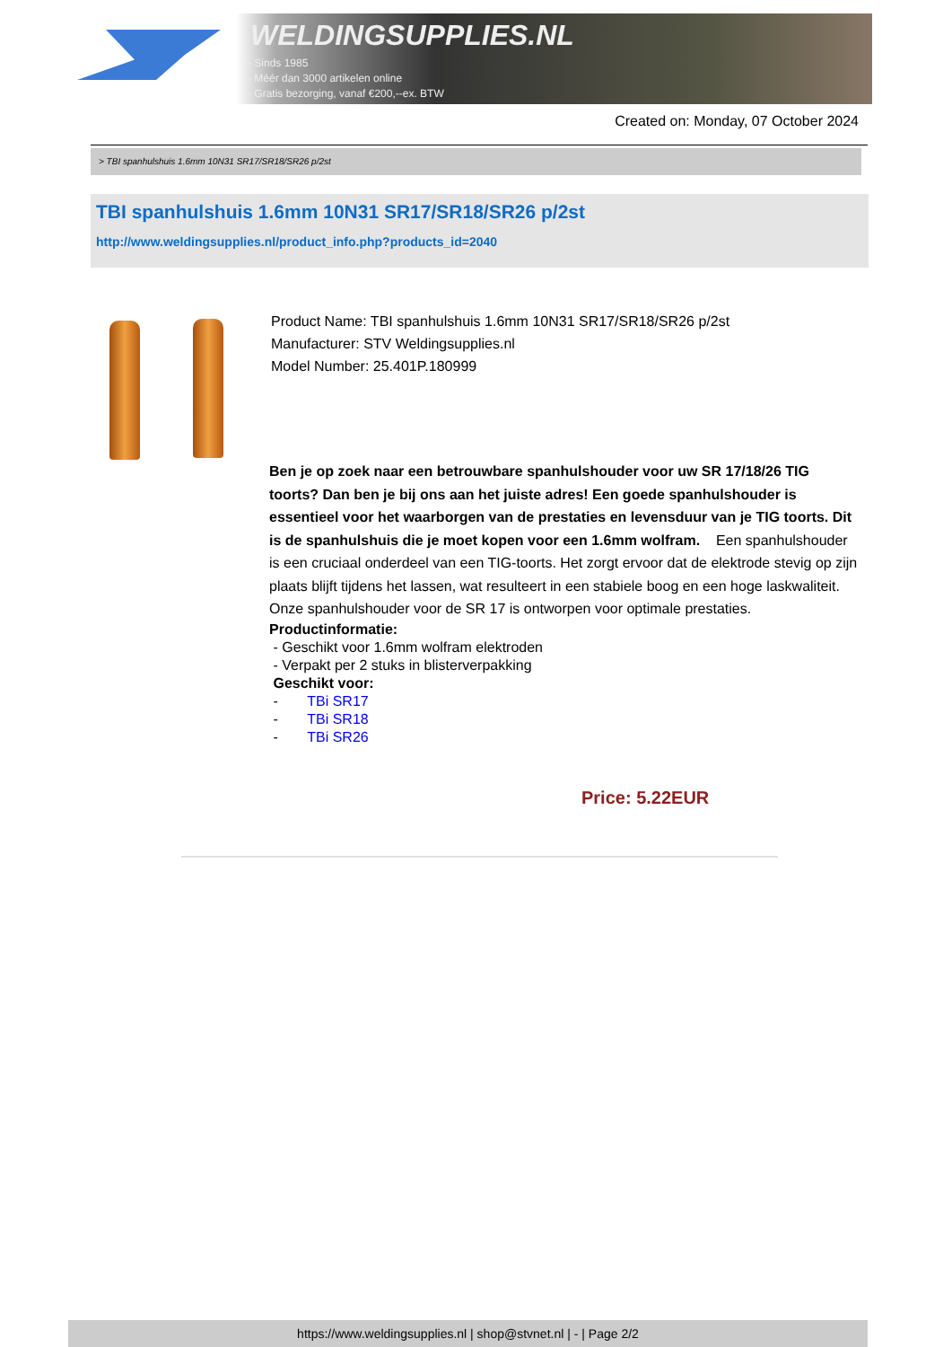WELDINGSUPPLIES.NL
- Sinds 1985
- Méér dan 3000 artikelen online
- Gratis bezorging, vanaf €200,--ex. BTW
Created on: Monday, 07 October 2024
> TBI spanhulshuis 1.6mm 10N31 SR17/SR18/SR26 p/2st
TBI spanhulshuis 1.6mm 10N31 SR17/SR18/SR26 p/2st
http://www.weldingsupplies.nl/product_info.php?products_id=2040
Product Name: TBI spanhulshuis 1.6mm 10N31 SR17/SR18/SR26 p/2st
Manufacturer: STV Weldingsupplies.nl
Model Number: 25.401P.180999
Ben je op zoek naar een betrouwbare spanhulshouder voor uw SR 17/18/26 TIG toorts? Dan ben je bij ons aan het juiste adres! Een goede spanhulshouder is essentieel voor het waarborgen van de prestaties en levensduur van je TIG toorts. Dit is de spanhulshuis die je moet kopen voor een 1.6mm wolfram. Een spanhulshouder is een cruciaal onderdeel van een TIG-toorts. Het zorgt ervoor dat de elektrode stevig op zijn plaats blijft tijdens het lassen, wat resulteert in een stabiele boog en een hoge laskwaliteit. Onze spanhulshouder voor de SR 17 is ontworpen voor optimale prestaties.
Productinformatie:
- Geschikt voor 1.6mm wolfram elektroden
- Verpakt per 2 stuks in blisterverpakking
Geschikt voor:
- TBi SR17
- TBi SR18
- TBi SR26
Price: 5.22EUR
https://www.weldingsupplies.nl | shop@stvnet.nl | - | Page 2/2